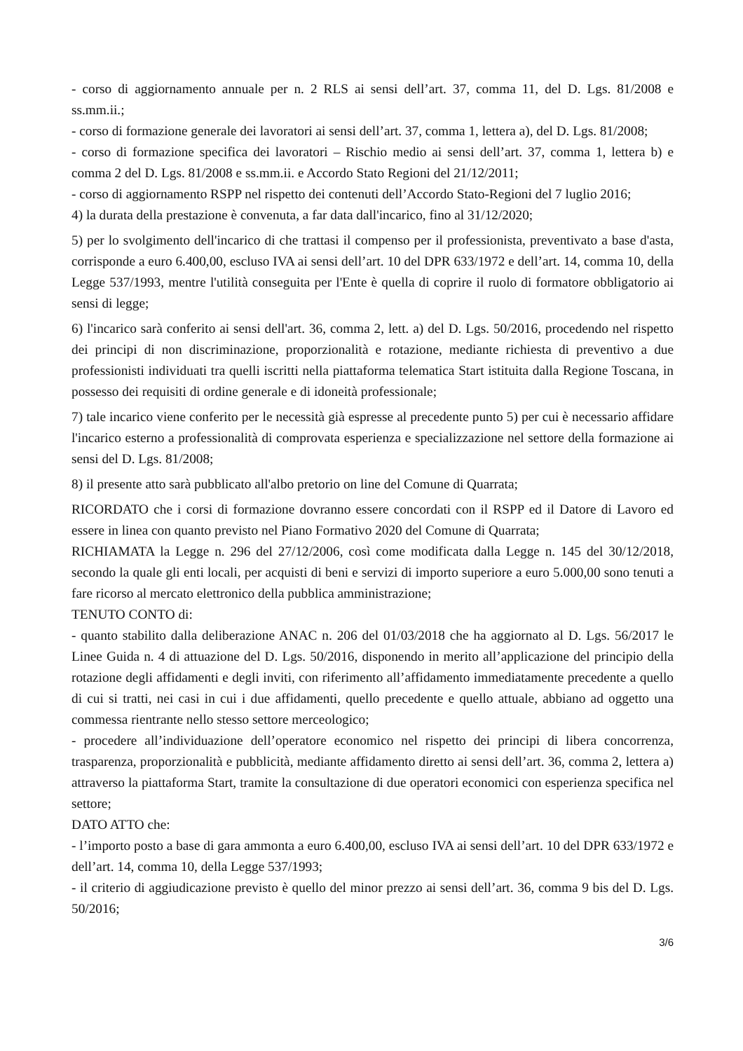- corso di aggiornamento annuale per n. 2 RLS ai sensi dell’art. 37, comma 11, del D. Lgs. 81/2008 e ss.mm.ii.;
- corso di formazione generale dei lavoratori ai sensi dell’art. 37, comma 1, lettera a), del D. Lgs. 81/2008;
- corso di formazione specifica dei lavoratori – Rischio medio ai sensi dell’art. 37, comma 1, lettera b) e comma 2 del D. Lgs. 81/2008 e ss.mm.ii. e Accordo Stato Regioni del 21/12/2011;
- corso di aggiornamento RSPP nel rispetto dei contenuti dell’Accordo Stato-Regioni del 7 luglio 2016;
4) la durata della prestazione è convenuta, a far data dall'incarico, fino al 31/12/2020;
5) per lo svolgimento dell'incarico di che trattasi il compenso per il professionista, preventivato a base d'asta, corrisponde a euro 6.400,00, escluso IVA ai sensi dell’art. 10 del DPR 633/1972 e dell’art. 14, comma 10, della Legge 537/1993, mentre l'utilità conseguita per l'Ente è quella di coprire il ruolo di formatore obbligatorio ai sensi di legge;
6) l'incarico sarà conferito ai sensi dell'art. 36, comma 2, lett. a) del D. Lgs. 50/2016, procedendo nel rispetto dei principi di non discriminazione, proporzionalità e rotazione, mediante richiesta di preventivo a due professionisti individuati tra quelli iscritti nella piattaforma telematica Start istituita dalla Regione Toscana, in possesso dei requisiti di ordine generale e di idoneità professionale;
7) tale incarico viene conferito per le necessità già espresse al precedente punto 5) per cui è necessario affidare l'incarico esterno a professionalità di comprovata esperienza e specializzazione nel settore della formazione ai sensi del D. Lgs. 81/2008;
8) il presente atto sarà pubblicato all'albo pretorio on line del Comune di Quarrata;
RICORDATO che i corsi di formazione dovranno essere concordati con il RSPP ed il Datore di Lavoro ed essere in linea con quanto previsto nel Piano Formativo 2020 del Comune di Quarrata;
RICHIAMATA la Legge n. 296 del 27/12/2006, così come modificata dalla Legge n. 145 del 30/12/2018, secondo la quale gli enti locali, per acquisti di beni e servizi di importo superiore a euro 5.000,00 sono tenuti a fare ricorso al mercato elettronico della pubblica amministrazione;
TENUTO CONTO di:
- quanto stabilito dalla deliberazione ANAC n. 206 del 01/03/2018 che ha aggiornato al D. Lgs. 56/2017 le Linee Guida n. 4 di attuazione del D. Lgs. 50/2016, disponendo in merito all’applicazione del principio della rotazione degli affidamenti e degli inviti, con riferimento all’affidamento immediatamente precedente a quello di cui si tratti, nei casi in cui i due affidamenti, quello precedente e quello attuale, abbiano ad oggetto una commessa rientrante nello stesso settore merceologico;
- procedere all’individuazione dell’operatore economico nel rispetto dei principi di libera concorrenza, trasparenza, proporzionalità e pubblicità, mediante affidamento diretto ai sensi dell’art. 36, comma 2, lettera a) attraverso la piattaforma Start, tramite la consultazione di due operatori economici con esperienza specifica nel settore;
DATO ATTO che:
- l’importo posto a base di gara ammonta a euro 6.400,00, escluso IVA ai sensi dell’art. 10 del DPR 633/1972 e dell’art. 14, comma 10, della Legge 537/1993;
- il criterio di aggiudicazione previsto è quello del minor prezzo ai sensi dell’art. 36, comma 9 bis del D. Lgs. 50/2016;
3/6